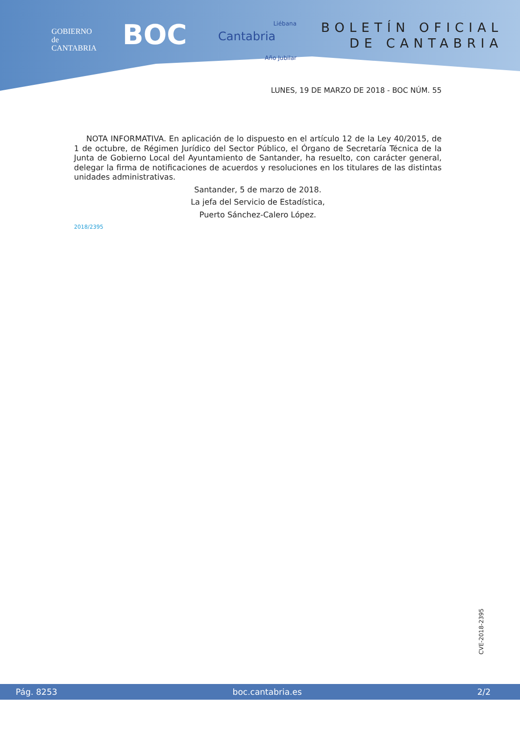GOBIERNO
de
CANTABRIA
BOC
Liébana
Cantabria
Año Jubilar
BOLETÍN OFICIAL
DE CANTABRIA
LUNES, 19 DE MARZO DE 2018 - BOC NÚM. 55
NOTA INFORMATIVA. En aplicación de lo dispuesto en el artículo 12 de la Ley 40/2015, de 1 de octubre, de Régimen Jurídico del Sector Público, el Órgano de Secretaría Técnica de la Junta de Gobierno Local del Ayuntamiento de Santander, ha resuelto, con carácter general, delegar la firma de notificaciones de acuerdos y resoluciones en los titulares de las distintas unidades administrativas.
Santander, 5 de marzo de 2018.
La jefa del Servicio de Estadística,
Puerto Sánchez-Calero López.
2018/2395
CVE-2018-2395
Pág. 8253 boc.cantabria.es 2/2